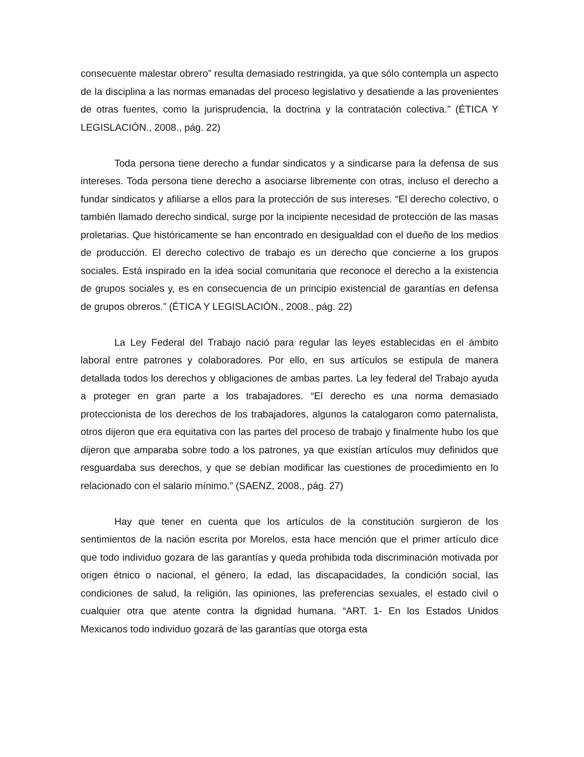consecuente malestar obrero” resulta demasiado restringida, ya que sólo contempla un aspecto de la disciplina a las normas emanadas del proceso legislativo y desatiende a las provenientes de otras fuentes, como la jurisprudencia, la doctrina y la contratación colectiva.” (ÉTICA Y LEGISLACIÓN., 2008., pág. 22)
Toda persona tiene derecho a fundar sindicatos y a sindicarse para la defensa de sus intereses. Toda persona tiene derecho a asociarse libremente con otras, incluso el derecho a fundar sindicatos y afiliarse a ellos para la protección de sus intereses. “El derecho colectivo, o también llamado derecho sindical, surge por la incipiente necesidad de protección de las masas proletarias. Que históricamente se han encontrado en desigualdad con el dueño de los medios de producción. El derecho colectivo de trabajo es un derecho que concierne a los grupos sociales. Está inspirado en la idea social comunitaria que reconoce el derecho a la existencia de grupos sociales y, es en consecuencia de un principio existencial de garantías en defensa de grupos obreros.” (ÉTICA Y LEGISLACIÓN., 2008., pág. 22)
La Ley Federal del Trabajo nació para regular las leyes establecidas en el ámbito laboral entre patrones y colaboradores. Por ello, en sus artículos se estipula de manera detallada todos los derechos y obligaciones de ambas partes. La ley federal del Trabajo ayuda a proteger en gran parte a los trabajadores. “El derecho es una norma demasiado proteccionista de los derechos de los trabajadores, algunos la catalogaron como paternalista, otros dijeron que era equitativa con las partes del proceso de trabajo y finalmente hubo los que dijeron que amparaba sobre todo a los patrones, ya que existían artículos muy definidos que resguardaba sus derechos, y que se debían modificar las cuestiones de procedimiento en lo relacionado con el salario mínimo.” (SAENZ, 2008., pág. 27)
Hay que tener en cuenta que los artículos de la constitución surgieron de los sentimientos de la nación escrita por Morelos, esta hace mención que el primer artículo dice que todo individuo gozara de las garantías y queda prohibida toda discriminación motivada por origen étnico o nacional, el género, la edad, las discapacidades, la condición social, las condiciones de salud, la religión, las opiniones, las preferencias sexuales, el estado civil o cualquier otra que atente contra la dignidad humana. “ART. 1- En los Estados Unidos Mexicanos todo individuo gozará de las garantías que otorga esta